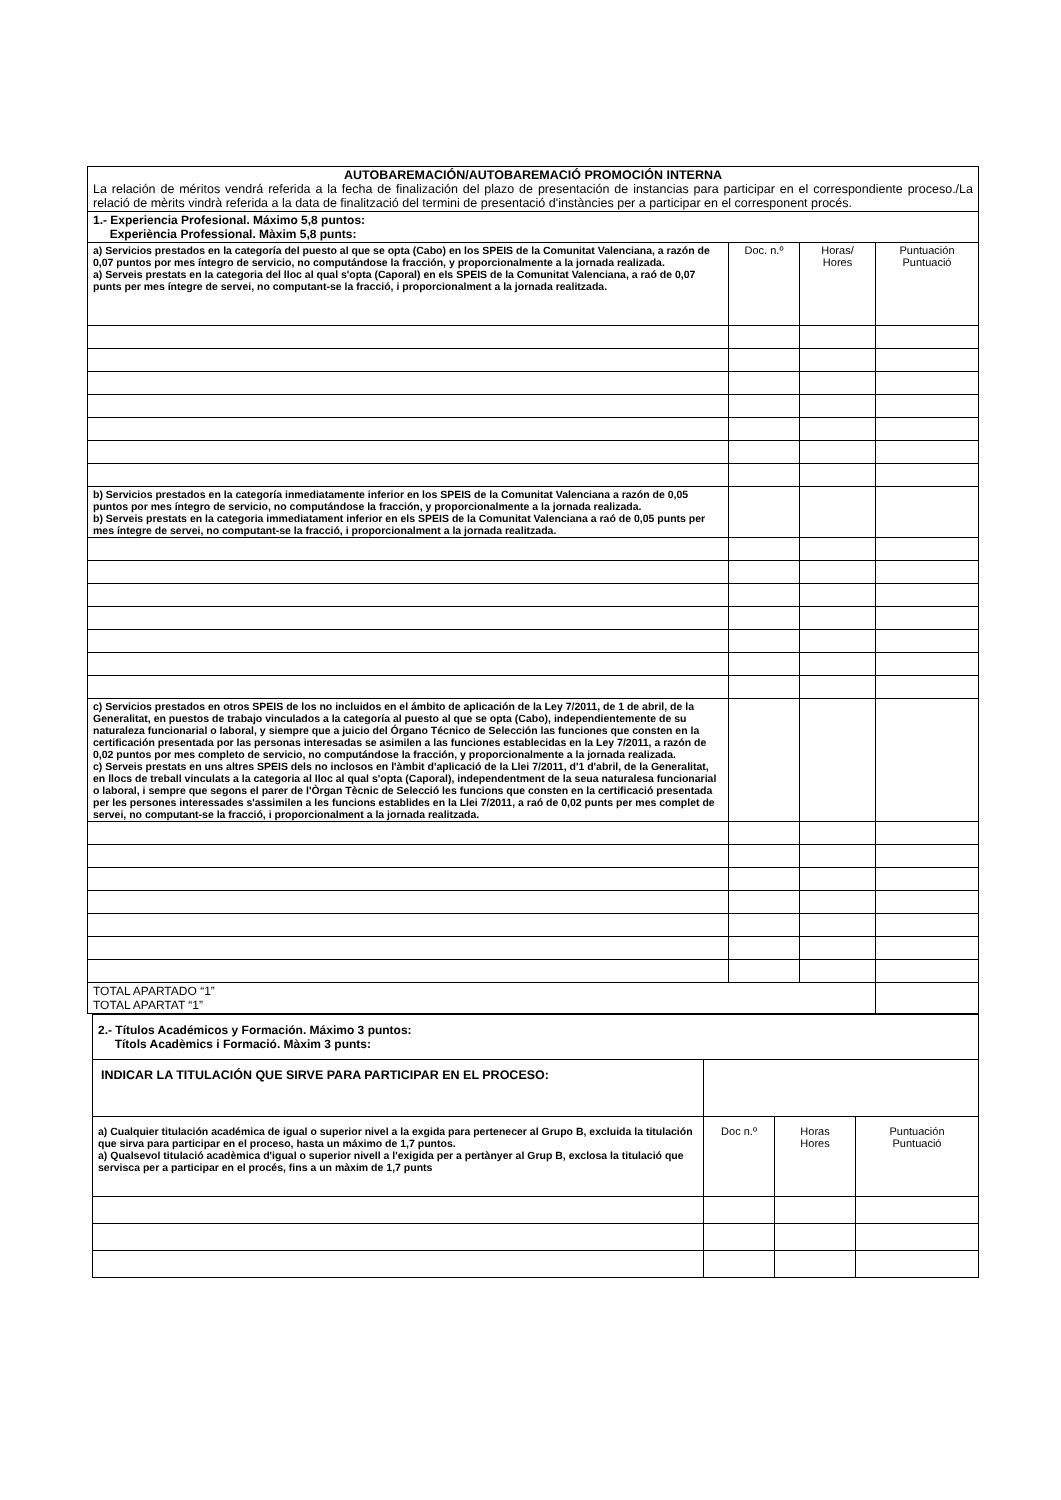| AUTOBAREMACIÓN/AUTOBAREMACIÓ PROMOCIÓN INTERNA La relación de méritos vendrá referida a la fecha de finalización del plazo de presentación de instancias para participar en el correspondiente proceso./La relació de mèrits vindrà referida a la data de finalització del termini de presentació d'instàncies per a participar en el corresponent procés. | | | |
| 1.- Experiencia Profesional. Máximo 5,8 puntos: Experiència Professional. Màxim 5,8 punts: | | | |
| a) Servicios prestados en la categoría del puesto al que se opta (Cabo) en los SPEIS de la Comunitat Valenciana, a razón de 0,07 puntos por mes íntegro de servicio, no computándose la fracción, y proporcionalmente a la jornada realizada. a) Serveis prestats en la categoria del lloc al qual s'opta (Caporal) en els SPEIS de la Comunitat Valenciana, a raó de 0,07 punts per mes íntegre de servei, no computant-se la fracció, i proporcionalment a la jornada realitzada. | Doc. n.º | Horas/ Hores | Puntuación Puntuació |
| b) Servicios prestados en la categoría inmediatamente inferior en los SPEIS de la Comunitat Valenciana a razón de 0,05 puntos por mes íntegro de servicio, no computándose la fracción, y proporcionalmente a la jornada realizada. b) Serveis prestats en la categoria immediatament inferior en els SPEIS de la Comunitat Valenciana a raó de 0,05 punts per mes íntegre de servei, no computant-se la fracció, i proporcionalment a la jornada realitzada. | | | |
| c) Servicios prestados en otros SPEIS de los no incluidos en el ámbito de aplicación de la Ley 7/2011, de 1 de abril, de la Generalitat, en puestos de trabajo vinculados a la categoría al puesto al que se opta (Cabo), independientemente de su naturaleza funcionarial o laboral, y siempre que a juicio del Órgano Técnico de Selección las funciones que consten en la certificación presentada por las personas interesadas se asimilen a las funciones establecidas en la Ley 7/2011, a razón de 0,02 puntos por mes completo de servicio, no computándose la fracción, y proporcionalmente a la jornada realizada. c) Serveis prestats en uns altres SPEIS dels no inclosos en l'àmbit d'aplicació de la Llei 7/2011, d'1 d'abril, de la Generalitat, en llocs de treball vinculats a la categoria al lloc al qual s'opta (Caporal), independentment de la seua naturalesa funcionarial o laboral, i sempre que segons el parer de l'Òrgan Tècnic de Selecció les funcions que consten en la certificació presentada per les persones interessades s'assimilen a les funcions establides en la Llei 7/2011, a raó de 0,02 punts per mes complet de servei, no computant-se la fracció, i proporcionalment a la jornada realitzada. | | | |
| TOTAL APARTADO “1” TOTAL APARTAT “1” | | | |
| 2.- Títulos Académicos y Formación. Máximo 3 puntos: Títols Acadèmics i Formació. Màxim 3 punts: | | | |
| INDICAR LA TITULACIÓN QUE SIRVE PARA PARTICIPAR EN EL PROCESO: | | | |
| a) Cualquier titulación académica de igual o superior nivel a la exgida para pertenecer al Grupo B, excluida la titulación que sirva para participar en el proceso, hasta un máximo de 1,7 puntos. a) Qualsevol titulació acadèmica d'igual o superior nivell a l'exigida per a pertànyer al Grup B, exclosa la titulació que servisca per a participar en el procés, fins a un màxim de 1,7 punts | Doc n.º | Horas Hores | Puntuación Puntuació |